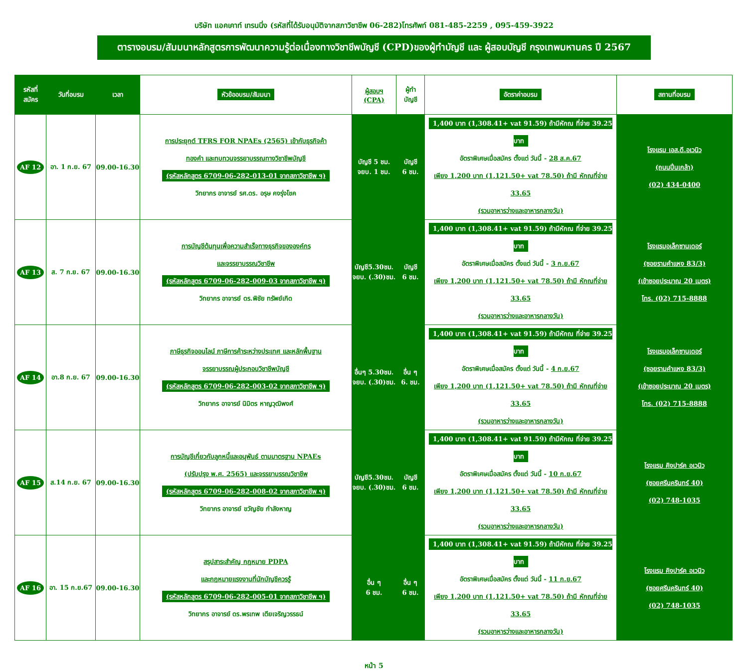บริษัท แอคเคาท์ เทรนนิ่ง (รหัสที่ได้รับอนุมัติจากสภาวิชาชีพ 06-282)โทรศัพท์ 081-485-2259 , 095-459-3922
ตารางอบรม/สัมมนาหลักสูตรการพัฒนาความรู้ต่อเนื่องทางวิชาชีพบัญชี (CPD)ของผู้ทำบัญชี และ ผู้สอบบัญชี กรุงเทพมหานคร ปี 2567
| รหัสที่ สมัคร | วันที่อบรม | เวลา | หัวข้ออบรม/สัมมนา | ผู้สอบฯ (CPA) | ผู้ทำ บัญชี | อัตราค่าอบรม | สถานที่อบรม |
| --- | --- | --- | --- | --- | --- | --- | --- |
| AF 12 | อา. 1 ก.ย. 67 | 09.00-16.30 | การประยุกต์ TFRS FOR NPAEs (2565) เข้ากับธุรกิจค้า ทองคำ และทบทวนจรรยาบรรณทางวิชาชีพบัญชี (รหัสหลักสูตร 6709-06-282-013-01 จากสภาวิชาชีพ ฯ) วิทยากร อาจารย์ รศ.ดร. อรุษ คงรุ่งโชค | บัญชี 5 ชม. จยบ. 1 ชม. | บัญชี 6 ชม. | 1,400 บาท (1,308.41+ vat 91.59) ถ้ามีหักณ ที่จ่าย 39.25 บาท อัตราพิเศษเมื่อสมัคร ตั้งแต่ วันนี้ - 28 ส.ค.67 เพียง 1,200 บาท (1,121.50+ vat 78.50) ถ้ามี หักณที่จ่าย 33.65 (รวมอาหารว่างและอาหารกลางวัน) | โรงแรม เอส.ดี.อเวนิว (ถนนปิ่นเกล้า) (02) 434-0400 |
| AF 13 | ส. 7 ก.ย. 67 | 09.00-16.30 | การบัญชีต้นทุนเพื่อความสำเร็จทางธุรกิจขององค์กร และจรรยาบรรณวิชาชีพ (รหัสหลักสูตร 6709-06-282-009-03 จากสภาวิชาชีพ ฯ) วิทยากร อาจารย์ ดร.พิชัย ทรัพย์เกิด | บัญชี5.30ชม. จยบ. (.30)ชม. | บัญชี 6 ชม. | 1,400 บาท (1,308.41+ vat 91.59) ถ้ามีหักณ ที่จ่าย 39.25 บาท อัตราพิเศษเมื่อสมัคร ตั้งแต่ วันนี้ - 3 ก.ย.67 เพียง 1,200 บาท (1,121.50+ vat 78.50) ถ้ามี หักณที่จ่าย 33.65 (รวมอาหารว่างและอาหารกลางวัน) | โรงแรมอเล็กซานเดอร์ (ซอยรามคำแหง 83/3) (เข้าซอยประมาณ 20 เมตร) โทร. (02) 715-8888 |
| AF 14 | อา.8 ก.ย. 67 | 09.00-16.30 | ภาษีธุรกิจออนไลน์ ภาษีการค้าระหว่างประเทศ และหลักพื้นฐาน จรรยาบรรณผู้ประกอบวิชาชีพบัญชี (รหัสหลักสูตร 6709-06-282-003-02 จากสภาวิชาชีพ ฯ) วิทยากร อาจารย์ นิมิตร หาญวุฒิพงศ์ | อื่นๆ 5.30ชม. จยบ. (.30)ชม. | อื่น ๆ 6. ชม. | 1,400 บาท (1,308.41+ vat 91.59) ถ้ามีหักณ ที่จ่าย 39.25 บาท อัตราพิเศษเมื่อสมัคร ตั้งแต่ วันนี้ - 4 ก.ย.67 เพียง 1,200 บาท (1,121.50+ vat 78.50) ถ้ามี หักณที่จ่าย 33.65 (รวมอาหารว่างและอาหารกลางวัน) | โรงแรมอเล็กซานเดอร์ (ซอยรามคำแหง 83/3) (เข้าซอยประมาณ 20 เมตร) โทร. (02) 715-8888 |
| AF 15 | ส.14 ก.ย. 67 | 09.00-16.30 | การบัญชีเกี่ยวกับลูกหนี้และอนุพันธ์ ตามมาตรฐาน NPAEs (ปรับปรุง พ.ศ. 2565) และจรรยาบรรณวิชาชีพ (รหัสหลักสูตร 6709-06-282-008-02 จากสภาวิชาชีพ ฯ) วิทยากร อาจารย์ ขวัญชัย กำลังหาญ | บัญชี5.30ชม. จยบ. (.30)ชม. | บัญชี 6 ชม. | 1,400 บาท (1,308.41+ vat 91.59) ถ้ามีหักณ ที่จ่าย 39.25 บาท อัตราพิเศษเมื่อสมัคร ตั้งแต่ วันนี้ - 10 ก.ย.67 เพียง 1,200 บาท (1,121.50+ vat 78.50) ถ้ามี หักณที่จ่าย 33.65 (รวมอาหารว่างและอาหารกลางวัน) | โรงแรม คิงปาร์ค อเวนิว (ซอยศรีนครินทร์ 40) (02) 748-1035 |
| AF 16 | อา. 15 ก.ย.67 | 09.00-16.30 | สรุปสาระสำคัญ กฎหมาย PDPA และกฎหมายแรงงานที่นักบัญชีควรรู้ (รหัสหลักสูตร 6709-06-282-005-01 จากสภาวิชาชีพ ฯ) วิทยากร อาจารย์ ดร.พรเทพ เตียเจริญวรรธน์ | อื่น ๆ 6 ชม. | อื่น ๆ 6 ชม. | 1,400 บาท (1,308.41+ vat 91.59) ถ้ามีหักณ ที่จ่าย 39.25 บาท อัตราพิเศษเมื่อสมัคร ตั้งแต่ วันนี้ - 11 ก.ย.67 เพียง 1,200 บาท (1,121.50+ vat 78.50) ถ้ามี หักณที่จ่าย 33.65 (รวมอาหารว่างและอาหารกลางวัน) | โรงแรม คิงปาร์ค อเวนิว (ซอยศรีนครินทร์ 40) (02) 748-1035 |
หน้า 5